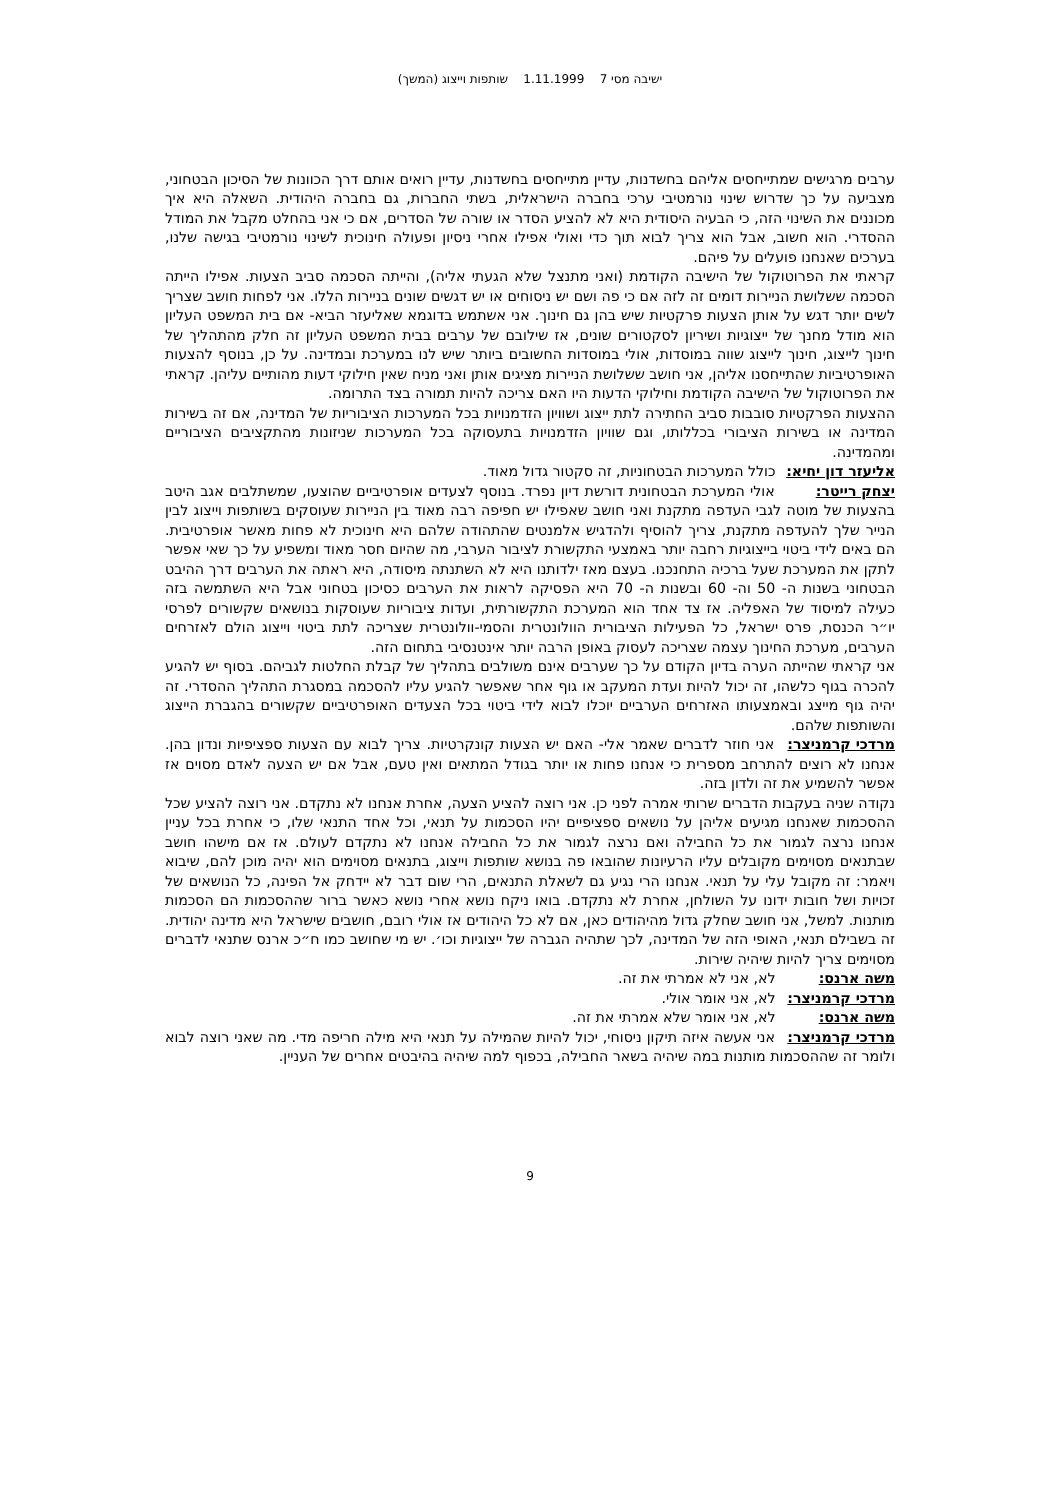ישיבה מסי 7 1.11.1999 שותפות וייצוג (המשך)
ערבים מרגישים שמתייחסים אליהם בחשדנות, עדיין מתייחסים בחשדנות, עדיין רואים אותם דרך הכוונות של הסיכון הבטחוני, מצביעה על כך שדרוש שינוי נורמטיבי ערכי בחברה הישראלית, בשתי החברות, גם בחברה היהודית. השאלה היא איך מכוננים את השינוי הזה, כי הבעיה היסודית היא לא להציע הסדר או שורה של הסדרים, אם כי אני בהחלט מקבל את המודל ההסדרי. הוא חשוב, אבל הוא צריך לבוא תוך כדי ואולי אפילו אחרי ניסיון ופעולה חינוכית לשינוי נורמטיבי בגישה שלנו, בערכים שאנחנו פועלים על פיהם.
קראתי את הפרוטוקול של הישיבה הקודמת (ואני מתנצל שלא הגעתי אליה), והייתה הסכמה סביב הצעות. אפילו הייתה הסכמה ששלושת הניירות דומים זה לזה אם כי פה ושם יש ניסוחים או יש דגשים שונים בניירות הללו. אני לפחות חושב שצריך לשים יותר דגש על אותן הצעות פרקטיות שיש בהן גם חינוך. אני אשתמש בדוגמא שאליעזר הביא- אם בית המשפט העליון הוא מודל מחנך של ייצוגיות ושיריון לסקטורים שונים, אז שילובם של ערבים בבית המשפט העליון זה חלק מהתהליך של חינוך לייצוג, חינוך לייצוג שווה במוסדות, אולי במוסדות החשובים ביותר שיש לנו במערכת ובמדינה. על כן, בנוסף להצעות האופרטיביות שהתייחסנו אליהן, אני חושב ששלושת הניירות מציגים אותן ואני מניח שאין חילוקי דעות מהותיים עליהן. קראתי את הפרוטוקול של הישיבה הקודמת וחילוקי הדעות היו האם צריכה להיות תמורה בצד התרומה.
ההצעות הפרקטיות סובבות סביב החתירה לתת ייצוג ושוויון הזדמנויות בכל המערכות הציבוריות של המדינה, אם זה בשירות המדינה או בשירות הציבורי בכללותו, וגם שוויון הזדמנויות בתעסוקה בכל המערכות שניזונות מהתקציבים הציבוריים ומהמדינה.
אליעזר דון יחיא: כולל המערכות הבטחוניות, זה סקטור גדול מאוד.
יצחק רייטר: אולי המערכת הבטחונית דורשת דיון נפרד. בנוסף לצעדים אופרטיביים שהוצעו, שמשתלבים אגב היטב בהצעות של מוטה לגבי העדפה מתקנת ואני חושב שאפילו יש חפיפה רבה מאוד בין הניירות שעוסקים בשותפות וייצוג לבין הנייר שלך להעדפה מתקנת, צריך להוסיף ולהדגיש אלמנטים שהתהודה שלהם היא חינוכית לא פחות מאשר אופרטיבית. הם באים לידי ביטוי בייצוגיות רחבה יותר באמצעי התקשורת לציבור הערבי, מה שהיום חסר מאוד ומשפיע על כך שאי אפשר לתקן את המערכת שעל ברכיה התחנכנו. בעצם מאז ילדותנו היא לא השתנתה מיסודה, היא ראתה את הערבים דרך ההיבט הבטחוני בשנות ה- 50 וה- 60 ובשנות ה- 70 היא הפסיקה לראות את הערבים כסיכון בטחוני אבל היא השתמשה בזה כעילה למיסוד של האפליה. אז צד אחד הוא המערכת התקשורתית, ועדות ציבוריות שעוסקות בנושאים שקשורים לפרסי יו״ר הכנסת, פרס ישראל, כל הפעילות הציבורית הוולונטרית והסמי-וולונטרית שצריכה לתת ביטוי וייצוג הולם לאזרחים הערבים, מערכת החינוך עצמה שצריכה לעסוק באופן הרבה יותר אינטנסיבי בתחום הזה.
אני קראתי שהייתה הערה בדיון הקודם על כך שערבים אינם משולבים בתהליך של קבלת החלטות לגביהם. בסוף יש להגיע להכרה בגוף כלשהו, זה יכול להיות ועדת המעקב או גוף אחר שאפשר להגיע עליו להסכמה במסגרת התהליך ההסדרי. זה יהיה גוף מייצג ובאמצעותו האזרחים הערביים יוכלו לבוא לידי ביטוי בכל הצעדים האופרטיביים שקשורים בהגברת הייצוג והשותפות שלהם.
מרדכי קרמניצר: אני חוזר לדברים שאמר אלי- האם יש הצעות קונקרטיות. צריך לבוא עם הצעות ספציפיות ונדון בהן. אנחנו לא רוצים להתרחב מספרית כי אנחנו פחות או יותר בגודל המתאים ואין טעם, אבל אם יש הצעה לאדם מסוים אז אפשר להשמיע את זה ולדון בזה.
נקודה שניה בעקבות הדברים שרותי אמרה לפני כן. אני רוצה להציע הצעה, אחרת אנחנו לא נתקדם. אני רוצה להציע שכל ההסכמות שאנחנו מגיעים אליהן על נושאים ספציפיים יהיו הסכמות על תנאי, וכל אחד התנאי שלו, כי אחרת בכל עניין אנחנו נרצה לגמור את כל החבילה ואם נרצה לגמור את כל החבילה אנחנו לא נתקדם לעולם. אז אם מישהו חושב שבתנאים מסוימים מקובלים עליו הרעיונות שהובאו פה בנושא שותפות וייצוג, בתנאים מסוימים הוא יהיה מוכן להם, שיבוא ויאמר: זה מקובל עלי על תנאי. אנחנו הרי נגיע גם לשאלת התנאים, הרי שום דבר לא יידחק אל הפינה, כל הנושאים של זכויות ושל חובות ידונו על השולחן, אחרת לא נתקדם. בואו ניקח נושא אחרי נושא כאשר ברור שההסכמות הם הסכמות מותנות. למשל, אני חושב שחלק גדול מהיהודים כאן, אם לא כל היהודים אז אולי רובם, חושבים שישראל היא מדינה יהודית. זה בשבילם תנאי, האופי הזה של המדינה, לכך שתהיה הגברה של ייצוגיות וכו׳. יש מי שחושב כמו ח״כ ארנס שתנאי לדברים מסוימים צריך להיות שיהיה שירות.
משה ארנס: לא, אני לא אמרתי את זה.
מרדכי קרמניצר: לא, אני אומר אולי.
משה ארנס: לא, אני אומר שלא אמרתי את זה.
מרדכי קרמניצר: אני אעשה איזה תיקון ניסוחי, יכול להיות שהמילה על תנאי היא מילה חריפה מדי. מה שאני רוצה לבוא ולומר זה שההסכמות מותנות במה שיהיה בשאר החבילה, בכפוף למה שיהיה בהיבטים אחרים של העניין.
9